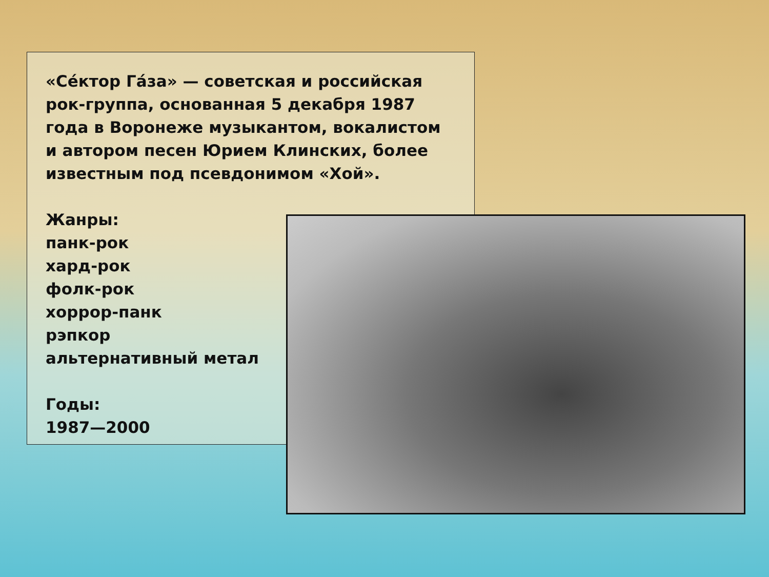«Се́ктор Га́за» — советская и российская рок-группа, основанная 5 декабря 1987 года в Воронеже музыкантом, вокалистом и автором песен Юрием Клинских, более известным под псевдонимом «Хой».
Жанры:
панк-рок
хард-рок
фолк-рок
хоррор-панк
рэпкор
альтернативный метал
Годы:
1987—2000